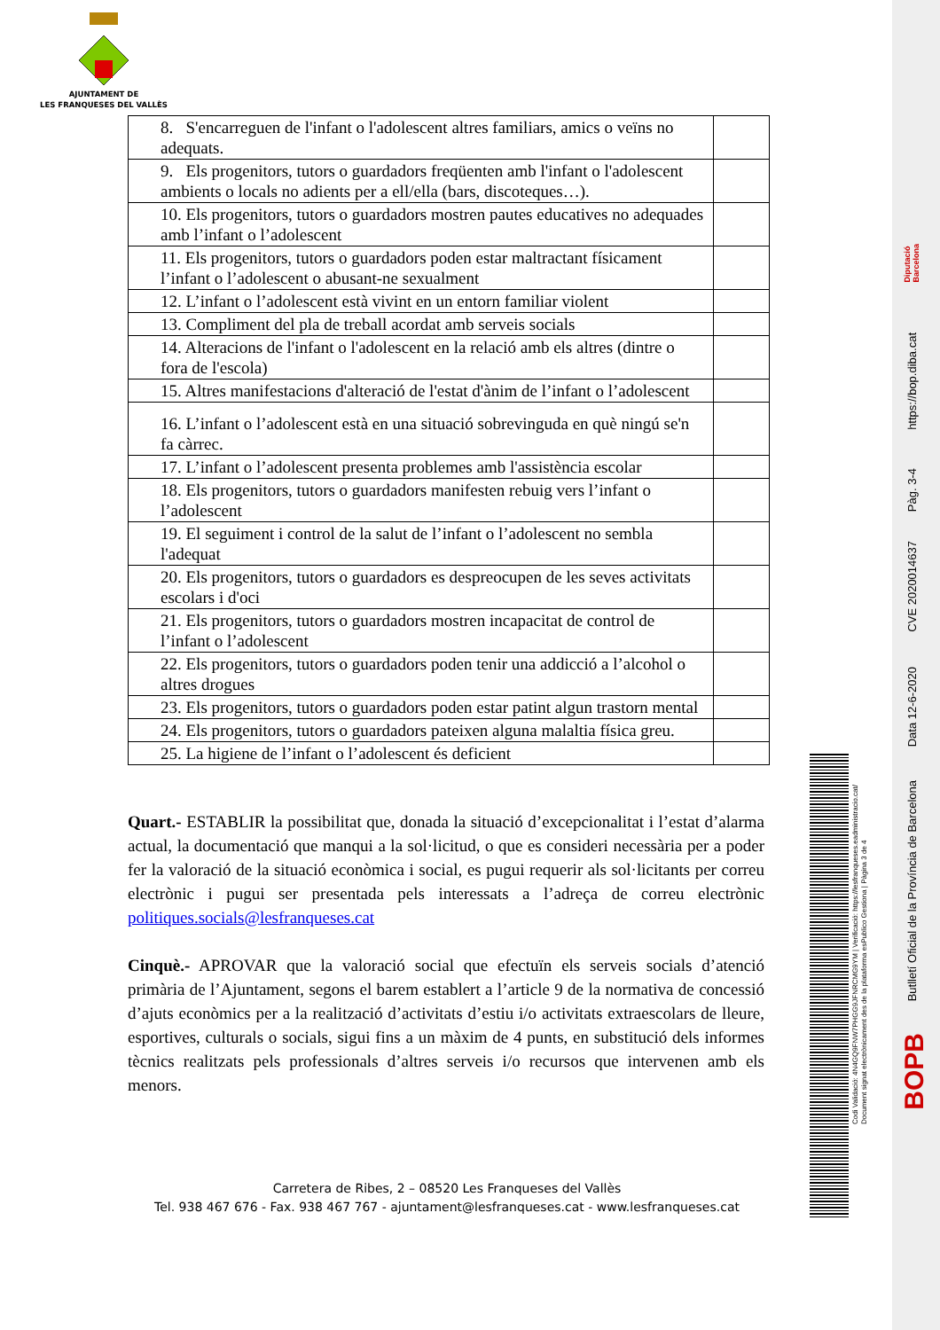AJUNTAMENT DE
LES FRANQUESES DEL VALLÈS
| 8. S'encarreguen de l'infant o l'adolescent altres familiars, amics o veïns no adequats. | |
| 9. Els progenitors, tutors o guardadors freqüenten amb l'infant o l'adolescent ambients o locals no adients per a ell/ella (bars, discoteques…). | |
| 10. Els progenitors, tutors o guardadors mostren pautes educatives no adequades amb l’infant o l’adolescent | |
| 11. Els progenitors, tutors o guardadors poden estar maltractant físicament l’infant o l’adolescent o abusant-ne sexualment | |
| 12. L’infant o l’adolescent està vivint en un entorn familiar violent | |
| 13. Compliment del pla de treball acordat amb serveis socials | |
| 14. Alteracions de l'infant o l'adolescent en la relació amb els altres (dintre o fora de l'escola) | |
| 15. Altres manifestacions d'alteració de l'estat d'ànim de l’infant o l’adolescent | |
| 16. L’infant o l’adolescent està en una situació sobrevinguda en què ningú se'n fa càrrec. | |
| 17. L’infant o l’adolescent presenta problemes amb l'assistència escolar | |
| 18. Els progenitors, tutors o guardadors manifesten rebuig vers l’infant o l’adolescent | |
| 19. El seguiment i control de la salut de l’infant o l’adolescent no sembla l'adequat | |
| 20. Els progenitors, tutors o guardadors es despreocupen de les seves activitats escolars i d'oci | |
| 21. Els progenitors, tutors o guardadors mostren incapacitat de control de l’infant o l’adolescent | |
| 22. Els progenitors, tutors o guardadors poden tenir una addicció a l’alcohol o altres drogues | |
| 23. Els progenitors, tutors o guardadors poden estar patint algun trastorn mental | |
| 24. Els progenitors, tutors o guardadors pateixen alguna malaltia física greu. | |
| 25. La higiene de l’infant o l’adolescent és deficient | |
Quart.- ESTABLIR la possibilitat que, donada la situació d’excepcionalitat i l’estat d’alarma actual, la documentació que manqui a la sol·licitud, o que es consideri necessària per a poder fer la valoració de la situació econòmica i social, es pugui requerir als sol·licitants per correu electrònic i pugui ser presentada pels interessats a l’adreça de correu electrònic politiques.socials@lesfranqueses.cat
Cinquè.- APROVAR que la valoració social que efectuïn els serveis socials d’atenció primària de l’Ajuntament, segons el barem establert a l’article 9 de la normativa de concessió d’ajuts econòmics per a la realització d’activitats d’estiu i/o activitats extraescolars de lleure, esportives, culturals o socials, sigui fins a un màxim de 4 punts, en substitució dels informes tècnics realitzats pels professionals d’altres serveis i/o recursos que intervenen amb els menors.
Carretera de Ribes, 2 – 08520 Les Franqueses del Vallès
Tel. 938 467 676 - Fax. 938 467 767 - ajuntament@lesfranqueses.cat - www.lesfranqueses.cat
Codi Validació: 4N4GQ9FNW7PHGG9JFNRCMG9YM | Verificació: https://lesfranqueses.eadministracio.cat/
Document signat electrònicament des de la plataforma esPublico Gestiona | Pàgina 3 de 4
Diputació
Barcelona
https://bop.diba.cat
Pàg. 3-4
CVE 2020014637
Data 12-6-2020
Butlletí Oficial de la Província de Barcelona
BOPB